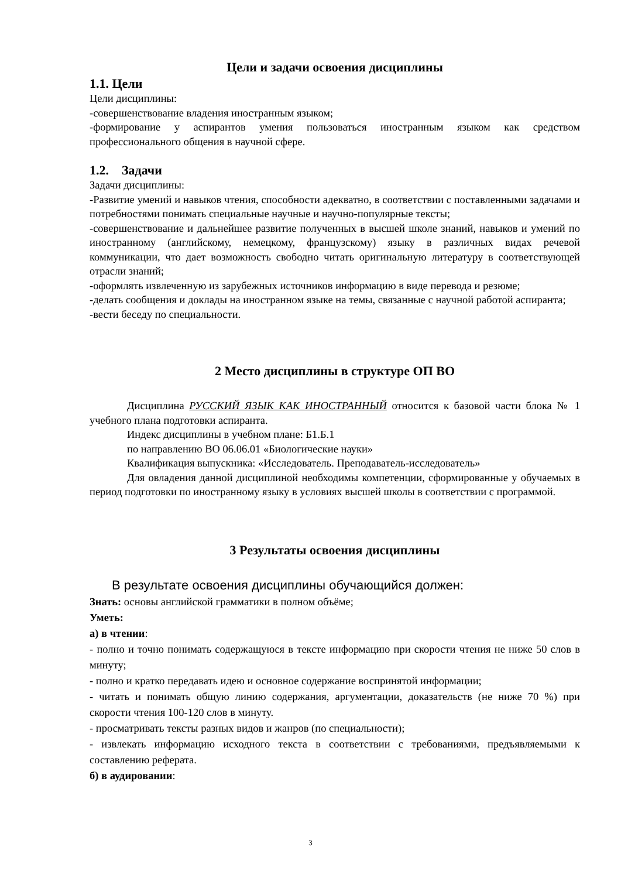Цели и задачи освоения дисциплины
1.1. Цели
Цели дисциплины:
-совершенствование владения иностранным языком;
-формирование у аспирантов умения пользоваться иностранным языком как средством профессионального общения в научной сфере.
1.2. Задачи
Задачи дисциплины:
-Развитие умений и навыков чтения, способности адекватно, в соответствии с поставленными задачами и потребностями понимать специальные научные и научно-популярные тексты;
-совершенствование и дальнейшее развитие полученных в высшей школе знаний, навыков и умений по иностранному (английскому, немецкому, французскому) языку в различных видах речевой коммуникации, что дает возможность свободно читать оригинальную литературу в соответствующей отрасли знаний;
-оформлять извлеченную из зарубежных источников информацию в виде перевода и резюме;
-делать сообщения и доклады на иностранном языке на темы, связанные с научной работой аспиранта;
-вести беседу по специальности.
2 Место дисциплины в структуре ОП ВО
Дисциплина РУССКИЙ ЯЗЫК КАК ИНОСТРАННЫЙ относится к базовой части блока № 1 учебного плана подготовки аспиранта.
Индекс дисциплины в учебном плане: Б1.Б.1
по направлению ВО 06.06.01 «Биологические науки»
Квалификация выпускника: «Исследователь. Преподаватель-исследователь»
Для овладения данной дисциплиной необходимы компетенции, сформированные у обучаемых в период подготовки по иностранному языку в условиях высшей школы в соответствии с программой.
3 Результаты освоения дисциплины
В результате освоения дисциплины обучающийся должен:
Знать: основы английской грамматики в полном объёме;
Уметь:
а) в чтении:
- полно и точно понимать содержащуюся в тексте информацию при скорости чтения не ниже 50 слов в минуту;
- полно и кратко передавать идею и основное содержание воспринятой информации;
- читать и понимать общую линию содержания, аргументации, доказательств (не ниже 70 %) при скорости чтения 100-120 слов в минуту.
- просматривать тексты разных видов и жанров (по специальности);
- извлекать информацию исходного текста в соответствии с требованиями, предъявляемыми к составлению реферата.
б) в аудировании:
3